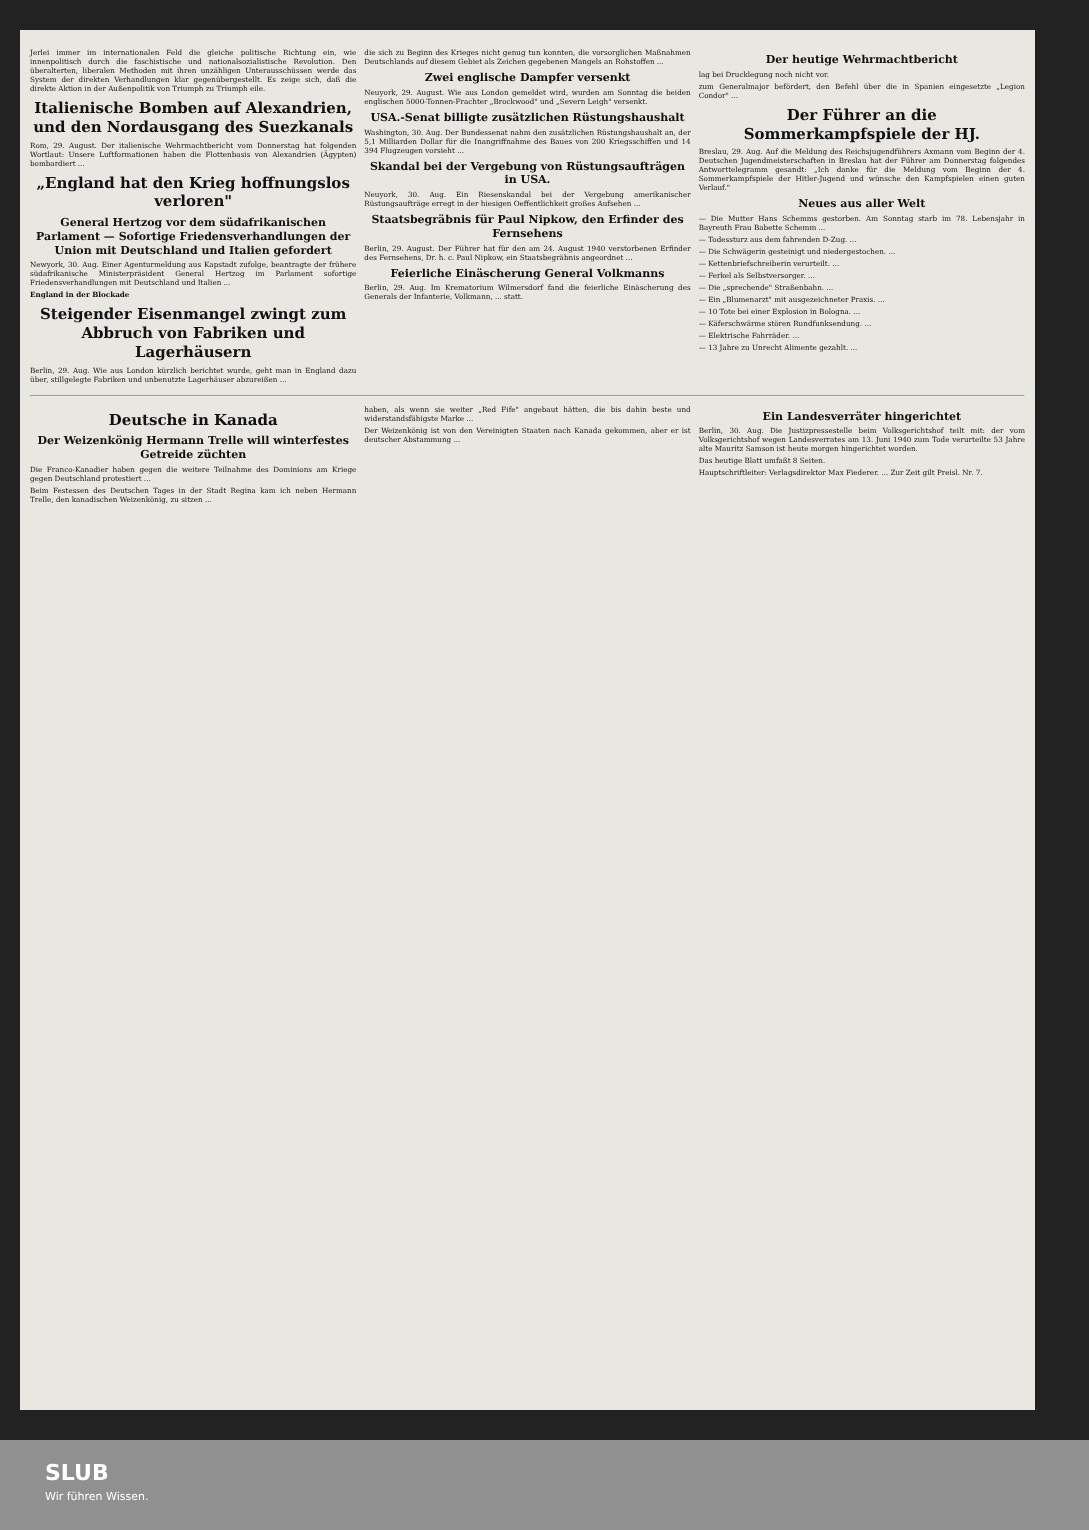Jerlei immer im internationalen Feld die gleiche politische Richtung ein, wie innenpolitisch durch die faschistische und nationalsozialistische Revolution. Den überalterten, liberalen Methoden mit ihren unzähligen Unterausschüssen werde das System der direkten Verhandlungen klar gegenübergestellt. Es zeige sich, daß die direkte Aktion in der Außenpolitik von Triumph zu Triumph eile.
Italienische Bomben auf Alexandrien, und den Nordausgang des Suezkanals
Rom, 29. August. Der italienische Wehrmachtbericht vom Donnerstag hat folgenden Wortlaut: Unsere Luftformationen haben die Flottenbasis von Alexandrien (Ägypten) bombardiert ...
„England hat den Krieg hoffnungslos verloren"
General Hertzog vor dem südafrikanischen Parlament — Sofortige Friedensverhandlungen der Union mit Deutschland und Italien gefordert
Newyork, 30. Aug. Einer Agenturmeldung aus Kapstadt zufolge, beantragte der frühere südafrikanische Ministerpräsident General Hertzog im Parlament sofortige Friedensverhandlungen mit Deutschland und Italien ...
England in der Blockade
Steigender Eisenmangel zwingt zum Abbruch von Fabriken und Lagerhäusern
Berlin, 29. Aug. Wie aus London kürzlich berichtet wurde, geht man in England dazu über, stillgelegte Fabriken und unbenutzte Lagerhäuser abzureißen ...
die sich zu Beginn des Krieges nicht genug tun konnten, die vorsorglichen Maßnahmen Deutschlands auf diesem Gebiet als Zeichen gegebenen Mangels an Rohstoffen ...
Zwei englische Dampfer versenkt
Neuyork, 29. August. Wie aus London gemeldet wird, wurden am Sonntag die beiden englischen 5000-Tonnen-Frachter „Brockwood" und „Severn Leigh" versenkt.
USA.-Senat billigte zusätzlichen Rüstungshaushalt
Washington, 30. Aug. Der Bundessenat nahm den zusätzlichen Rüstungshaushalt an, der 5,1 Milliarden Dollar für die Inangriffnahme des Baues von 200 Kriegsschiffen und 14 394 Flugzeugen vorsieht ...
Skandal bei der Vergebung von Rüstungsaufträgen in USA.
Neuyork, 30. Aug. Ein Riesenskandal bei der Vergebung amerikanischer Rüstungsaufträge erregt in der hiesigen Oeffentlichkeit großes Aufsehen ...
Staatsbegräbnis für Paul Nipkow, den Erfinder des Fernsehens
Berlin, 29. August. Der Führer hat für den am 24. August 1940 verstorbenen Erfinder des Fernsehens, Dr. h. c. Paul Nipkow, ein Staatsbegräbnis angeordnet ...
Feierliche Einäscherung General Volkmanns
Berlin, 29. Aug. Im Krematorium Wilmersdorf fand die feierliche Einäscherung des Generals der Infanterie, Volkmann, ... statt.
Der heutige Wehrmachtbericht
lag bei Drucklegung noch nicht vor.
zum Generalmajor befördert, den Befehl über die in Spanien eingesetzte „Legion Condor" ...
Der Führer an die Sommerkampfspiele der HJ.
Breslau, 29. Aug. Auf die Meldung des Reichsjugendführers Axmann vom Beginn der 4. Deutschen Jugendmeisterschaften in Breslau hat der Führer am Donnerstag folgendes Antworttelegramm gesandt: „Ich danke für die Meldung vom Beginn der 4. Sommerkampfspiele der Hitler-Jugend und wünsche den Kampfspielen einen guten Verlauf."
Neues aus aller Welt
— Die Mutter Hans Schemms gestorben. Am Sonntag starb im 78. Lebensjahr in Bayreuth Frau Babette Schemm ...
— Todessturz aus dem fahrenden D-Zug. ...
— Die Schwägerin gesteinigt und niedergestochen. ...
— Kettenbriefschreiberin verurteilt. ...
— Ferkel als Selbstversorger. ...
— Die „sprechende" Straßenbahn. ...
— Ein „Blumenarzt" mit ausgezeichneter Praxis. ...
— 10 Tote bei einer Explosion in Bologna. ...
— Käferschwärme stören Rundfunksendung. ...
— Elektrische Fahrräder. ...
— 13 Jahre zu Unrecht Alimente gezahlt. ...
Deutsche in Kanada
Der Weizenkönig Hermann Trelle will winterfestes Getreide züchten
Die Franco-Kanadier haben gegen die weitere Teilnahme des Dominions am Kriege gegen Deutschland protestiert ...
Beim Festessen des Deutschen Tages in der Stadt Regina kam ich neben Hermann Trelle, den kanadischen Weizenkönig, zu sitzen ...
haben, als wenn sie weiter „Red Fife" angebaut hätten, die bis dahin beste und widerstandsfähigste Marke ...
Der Weizenkönig ist von den Vereinigten Staaten nach Kanada gekommen, aber er ist deutscher Abstammung ...
Ein Landesverräter hingerichtet
Berlin, 30. Aug. Die Justizpressestelle beim Volksgerichtshof teilt mit: der vom Volksgerichtshof wegen Landesverrates am 13. Juni 1940 zum Tode verurteilte 53 Jahre alte Mauritz Samson ist heute morgen hingerichtet worden.
Das heutige Blatt umfaßt 8 Seiten.
Hauptschriftleiter: Verlagsdirektor Max Fiederer. ... Zur Zeit gilt Preisl. Nr. 7.
SLUB
Wir führen Wissen.